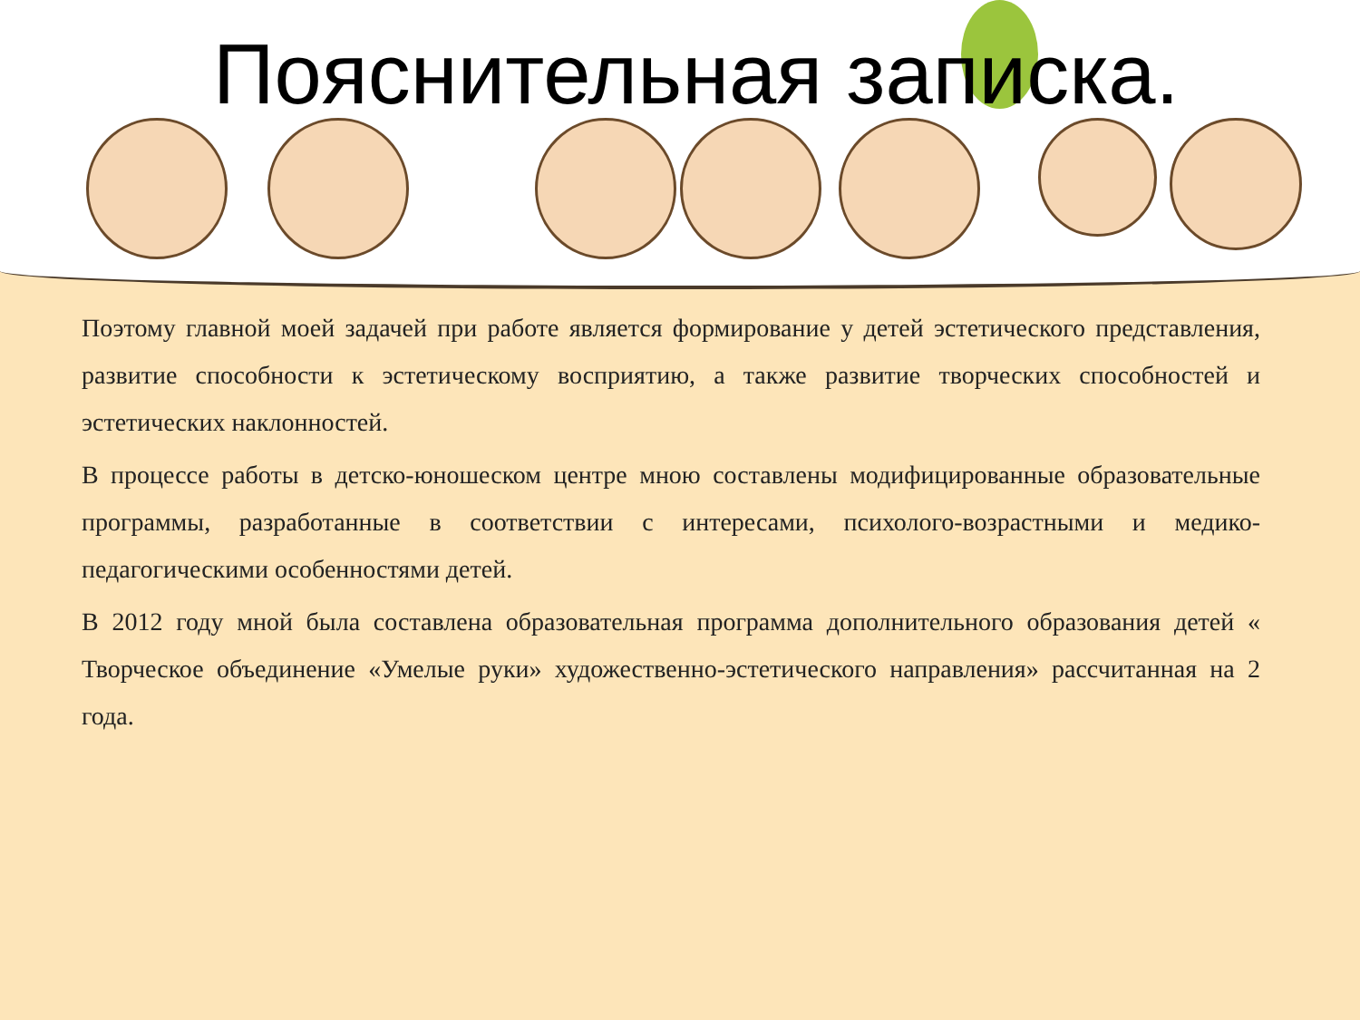Пояснительная записка.
Поэтому главной моей задачей при работе является формирование у детей эстетического представления, развитие способности к эстетическому восприятию, а также развитие творческих способностей и эстетических наклонностей.
В процессе работы в детско-юношеском центре мною составлены модифицированные образовательные программы, разработанные в соответствии с интересами, психолого-возрастными и медико-педагогическими особенностями детей.
В 2012 году мной была составлена образовательная программа дополнительного образования детей « Творческое объединение «Умелые руки» художественно-эстетического направления» рассчитанная на 2 года.